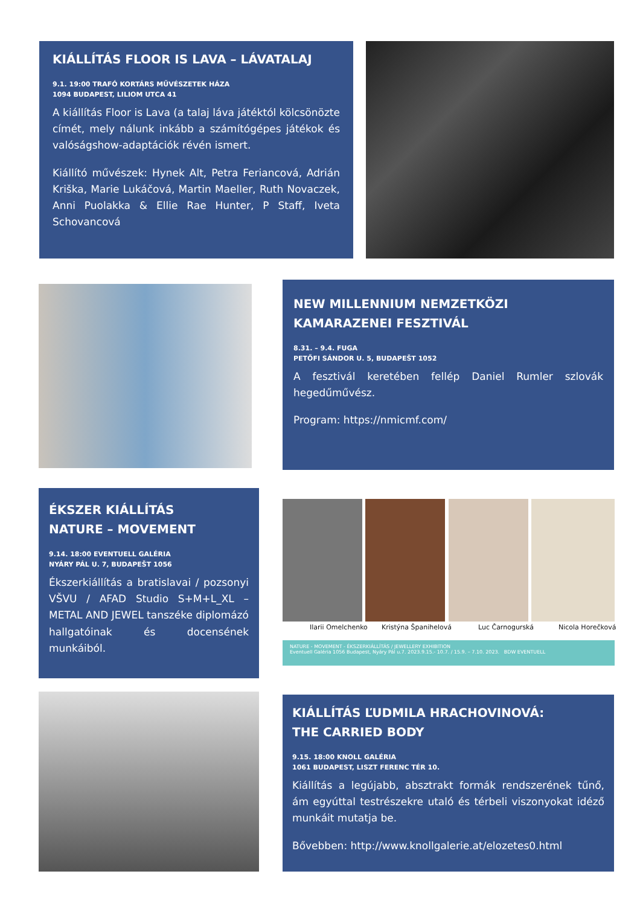KIÁLLÍTÁS FLOOR IS LAVA – LÁVATALAJ
9.1. 19:00 TRAFÓ KORTÁRS MŰVÉSZETEK HÁZA
1094 BUDAPEST, LILIOM UTCA 41
A kiállítás Floor is Lava (a talaj láva játéktól kölcsönözte címét, mely nálunk inkább a számítógépes játékok és valóságshow-adaptációk révén ismert.
Kiállító művészek: Hynek Alt, Petra Feriancová, Adrián Kriška, Marie Lukáčová, Martin Maeller, Ruth Novaczek, Anni Puolakka & Ellie Rae Hunter, P Staff, Iveta Schovancová
NEW MILLENNIUM NEMZETKÖZI
KAMARAZENEI FESZTIVÁL
8.31. – 9.4. FUGA
PETŐFI SÁNDOR U. 5, BUDAPEŠT 1052
A fesztivál keretében fellép Daniel Rumler szlovák hegedűművész.
Program: https://nmicmf.com/
ÉKSZER KIÁLLÍTÁS
NATURE – MOVEMENT
9.14. 18:00 EVENTUELL GALÉRIA
NYÁRY PÁL U. 7, BUDAPEŠT 1056
Ékszerkiállítás a bratislavai / pozsonyi VŠVU / AFAD Studio S+M+L_XL – METAL AND JEWEL tanszéke diplomázó hallgatóinak és docensének munkáiból.
Ilarii Omelchenko Kristýna Španihelová Luc Čarnogurská Nicola Horečková
NATURE - MOVEMENT - ÉKSZERKIÁLLÍTÁS / JEWELLERY EXHIBITION
Eventuell Galéria 1056 Budapest, Nyáry Pál u.7. 2023.9.15.- 10.7. / 15.9. – 7.10. 2023. BDW EVENTUELL
KIÁLLÍTÁS ĽUDMILA HRACHOVINOVÁ:
THE CARRIED BODY
9.15. 18:00 KNOLL GALÉRIA
1061 BUDAPEST, LISZT FERENC TÉR 10.
Kiállítás a legújabb, absztrakt formák rendszerének tűnő, ám egyúttal testrészekre utaló és térbeli viszonyokat idéző munkáit mutatja be.
Bővebben: http://www.knollgalerie.at/elozetes0.html